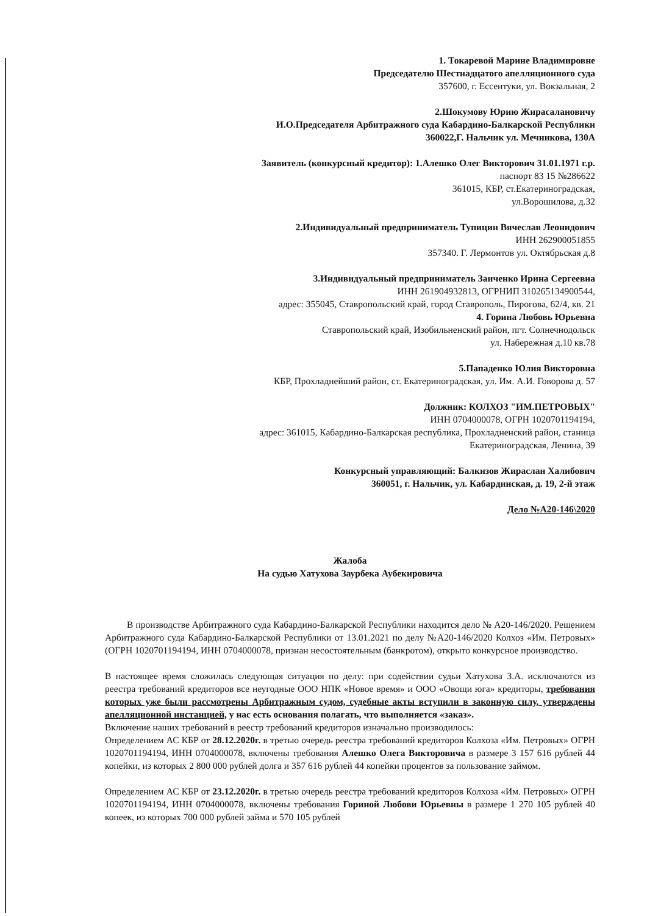1. Токаревой Марине Владимировне
Председателю Шестнадцатого апелляционного суда
357600, г. Ессентуки, ул. Вокзальная, 2
2.Шокумову Юрию Жирасалановичу
И.О.Председателя Арбитражного суда Кабардино-Балкарской Республики
360022,Г. Нальчик ул. Мечникова, 130А
Заявитель (конкурсный кредитор): 1.Алешко Олег Викторович 31.01.1971 г.р.
паспорт 83 15 №286622
361015, КБР, ст.Екатериноградская,
ул.Ворошилова, д.32
2.Индивидуальный предприниматель Тупицин Вячеслав Леонидович
ИНН 262900051855
357340. Г. Лермонтов ул. Октябрьская д.8
3.Индивидуальный предприниматель Заиченко Ирина Сергеевна
ИНН 261904932813, ОГРНИП 310265134900544,
адрес: 355045, Ставропольский край, город Ставрополь, Пирогова, 62/4, кв. 21
4. Горина Любовь Юрьевна
Ставропольский край, Изобильненский район, пгт. Солнечнодольск
ул. Набережная д.10 кв.78
5.Пападенко Юлия Викторовна
КБР, Прохладнейший район, ст. Екатериноградская, ул. Им. А.И. Говорова д. 57
Должник: КОЛХОЗ "ИМ.ПЕТРОВЫХ"
ИНН 0704000078, ОГРН 1020701194194,
адрес: 361015, Кабардино-Балкарская республика, Прохладненский район, станица
Екатериноградская, Ленина, 39
Конкурсный управляющий: Балкизов Жираслан Халибович
360051, г. Нальчик, ул. Кабардинская, д. 19, 2-й этаж
Дело №А20-146\2020
Жалоба
На судью Хатухова Заурбека Аубекировича
В производстве Арбитражного суда Кабардино-Балкарской Республики находится дело № А20-146/2020. Решением Арбитражного суда Кабардино-Балкарской Республики от 13.01.2021 по делу №А20-146/2020 Колхоз «Им. Петровых» (ОГРН 1020701194194, ИНН 0704000078, признан несостоятельным (банкротом), открыто конкурсное производство.
В настоящее время сложилась следующая ситуация по делу: при содействии судьи Хатухова З.А. исключаются из реестра требований кредиторов все неугодные ООО НПК «Новое время» и ООО «Овощи юга» кредиторы, требования которых уже были рассмотрены Арбитражным судом, судебные акты вступили в законную силу, утверждены апелляционной инстанцией, у нас есть основания полагать, что выполняется «заказ».
Включение наших требований в реестр требований кредиторов изначально производилось:
Определением АС КБР от 28.12.2020г. в третью очередь реестра требований кредиторов Колхоза «Им. Петровых» ОГРН 1020701194194, ИНН 0704000078, включены требования Алешко Олега Викторовича в размере 3 157 616 рублей 44 копейки, из которых 2 800 000 рублей долга и 357 616 рублей 44 копейки процентов за пользование займом.
Определением АС КБР от 23.12.2020г. в третью очередь реестра требований кредиторов Колхоза «Им. Петровых» ОГРН 1020701194194, ИНН 0704000078, включены требования Гориной Любови Юрьевны в размере 1 270 105 рублей 40 копеек, из которых 700 000 рублей займа и 570 105 рублей